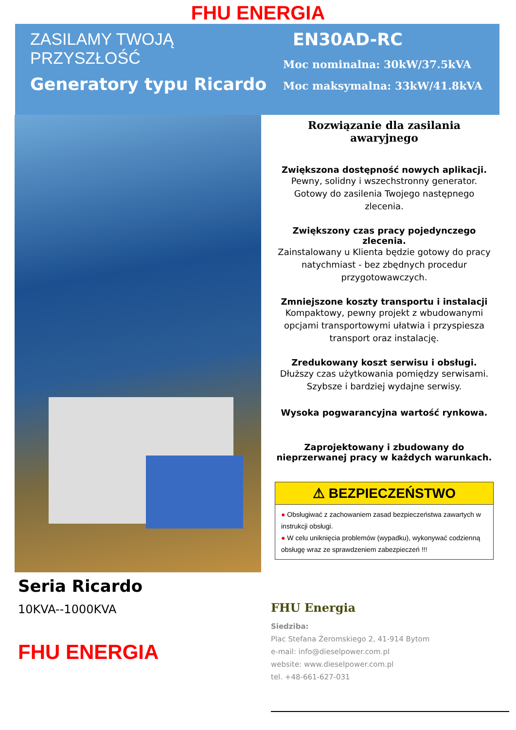FHU ENERGIA
ZASILAMY TWOJĄ PRZYSZŁOŚĆ
Generatory typu Ricardo
EN30AD-RC
Moc nominalna: 30kW/37.5kVA
Moc maksymalna: 33kW/41.8kVA
Rozwiązanie dla zasilania awaryjnego
Zwiększona dostępność nowych aplikacji.
Pewny, solidny i wszechstronny generator. Gotowy do zasilenia Twojego następnego zlecenia.
Zwiększony czas pracy pojedynczego zlecenia.
Zainstalowany u Klienta będzie gotowy do pracy natychmiast - bez zbędnych procedur przygotowawczych.
Zmniejszone koszty transportu i instalacji
Kompaktowy, pewny projekt z wbudowanymi opcjami transportowymi ułatwia i przyspiesza transport oraz instalację.
Zredukowany koszt serwisu i obsługi.
Dłuższy czas użytkowania pomiędzy serwisami. Szybsze i bardziej wydajne serwisy.
Wysoka pogwarancyjna wartość rynkowa.
Zaprojektowany i zbudowany do nieprzerwanej pracy w każdych warunkach.
⚠ BEZPIECZEŃSTWO
● Obsługiwać z zachowaniem zasad bezpieczeństwa zawartych w instrukcji obsługi.
● W celu uniknięcia problemów (wypadku), wykonywać codzienną obsługę wraz ze sprawdzeniem zabezpieczeń !!!
Seria Ricardo
10KVA--1000KVA
FHU ENERGIA
FHU Energia
Siedziba:
Plac Stefana Żeromskiego 2, 41-914 Bytom
e-mail: info@dieselpower.com.pl
website: www.dieselpower.com.pl
tel. +48-661-627-031